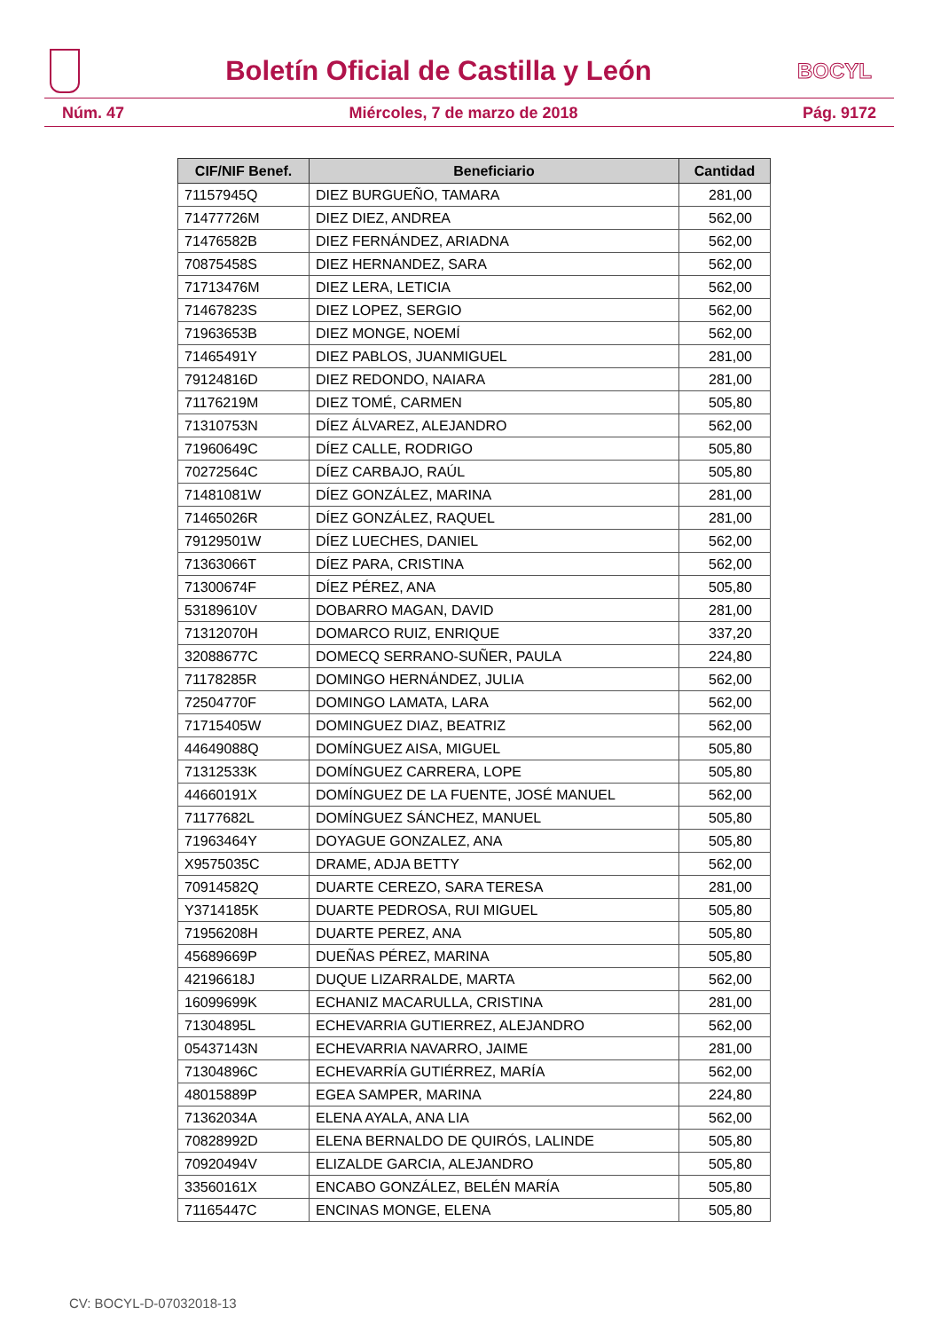Boletín Oficial de Castilla y León
BOCYL
Núm. 47 Miércoles, 7 de marzo de 2018 Pág. 9172
| CIF/NIF Benef. | Beneficiario | Cantidad |
| --- | --- | --- |
| 71157945Q | DIEZ BURGUEÑO, TAMARA | 281,00 |
| 71477726M | DIEZ DIEZ, ANDREA | 562,00 |
| 71476582B | DIEZ FERNÁNDEZ, ARIADNA | 562,00 |
| 70875458S | DIEZ HERNANDEZ, SARA | 562,00 |
| 71713476M | DIEZ LERA, LETICIA | 562,00 |
| 71467823S | DIEZ LOPEZ, SERGIO | 562,00 |
| 71963653B | DIEZ MONGE, NOEMÍ | 562,00 |
| 71465491Y | DIEZ PABLOS, JUANMIGUEL | 281,00 |
| 79124816D | DIEZ REDONDO, NAIARA | 281,00 |
| 71176219M | DIEZ TOMÉ, CARMEN | 505,80 |
| 71310753N | DÍEZ ÁLVAREZ, ALEJANDRO | 562,00 |
| 71960649C | DÍEZ CALLE, RODRIGO | 505,80 |
| 70272564C | DÍEZ CARBAJO, RAÚL | 505,80 |
| 71481081W | DÍEZ GONZÁLEZ, MARINA | 281,00 |
| 71465026R | DÍEZ GONZÁLEZ, RAQUEL | 281,00 |
| 79129501W | DÍEZ LUECHES, DANIEL | 562,00 |
| 71363066T | DÍEZ PARA, CRISTINA | 562,00 |
| 71300674F | DÍEZ PÉREZ, ANA | 505,80 |
| 53189610V | DOBARRO MAGAN, DAVID | 281,00 |
| 71312070H | DOMARCO RUIZ, ENRIQUE | 337,20 |
| 32088677C | DOMECQ SERRANO-SUÑER, PAULA | 224,80 |
| 71178285R | DOMINGO HERNÁNDEZ, JULIA | 562,00 |
| 72504770F | DOMINGO LAMATA, LARA | 562,00 |
| 71715405W | DOMINGUEZ DIAZ, BEATRIZ | 562,00 |
| 44649088Q | DOMÍNGUEZ AISA, MIGUEL | 505,80 |
| 71312533K | DOMÍNGUEZ CARRERA, LOPE | 505,80 |
| 44660191X | DOMÍNGUEZ DE LA FUENTE, JOSÉ MANUEL | 562,00 |
| 71177682L | DOMÍNGUEZ SÁNCHEZ, MANUEL | 505,80 |
| 71963464Y | DOYAGUE GONZALEZ, ANA | 505,80 |
| X9575035C | DRAME, ADJA BETTY | 562,00 |
| 70914582Q | DUARTE CEREZO, SARA TERESA | 281,00 |
| Y3714185K | DUARTE PEDROSA, RUI MIGUEL | 505,80 |
| 71956208H | DUARTE PEREZ, ANA | 505,80 |
| 45689669P | DUEÑAS PÉREZ, MARINA | 505,80 |
| 42196618J | DUQUE LIZARRALDE, MARTA | 562,00 |
| 16099699K | ECHANIZ MACARULLA, CRISTINA | 281,00 |
| 71304895L | ECHEVARRIA GUTIERREZ, ALEJANDRO | 562,00 |
| 05437143N | ECHEVARRIA NAVARRO, JAIME | 281,00 |
| 71304896C | ECHEVARRÍA GUTIÉRREZ, MARÍA | 562,00 |
| 48015889P | EGEA SAMPER, MARINA | 224,80 |
| 71362034A | ELENA AYALA, ANA LIA | 562,00 |
| 70828992D | ELENA BERNALDO DE QUIRÓS, LALINDE | 505,80 |
| 70920494V | ELIZALDE GARCIA, ALEJANDRO | 505,80 |
| 33560161X | ENCABO GONZÁLEZ, BELÉN MARÍA | 505,80 |
| 71165447C | ENCINAS MONGE, ELENA | 505,80 |
CV: BOCYL-D-07032018-13